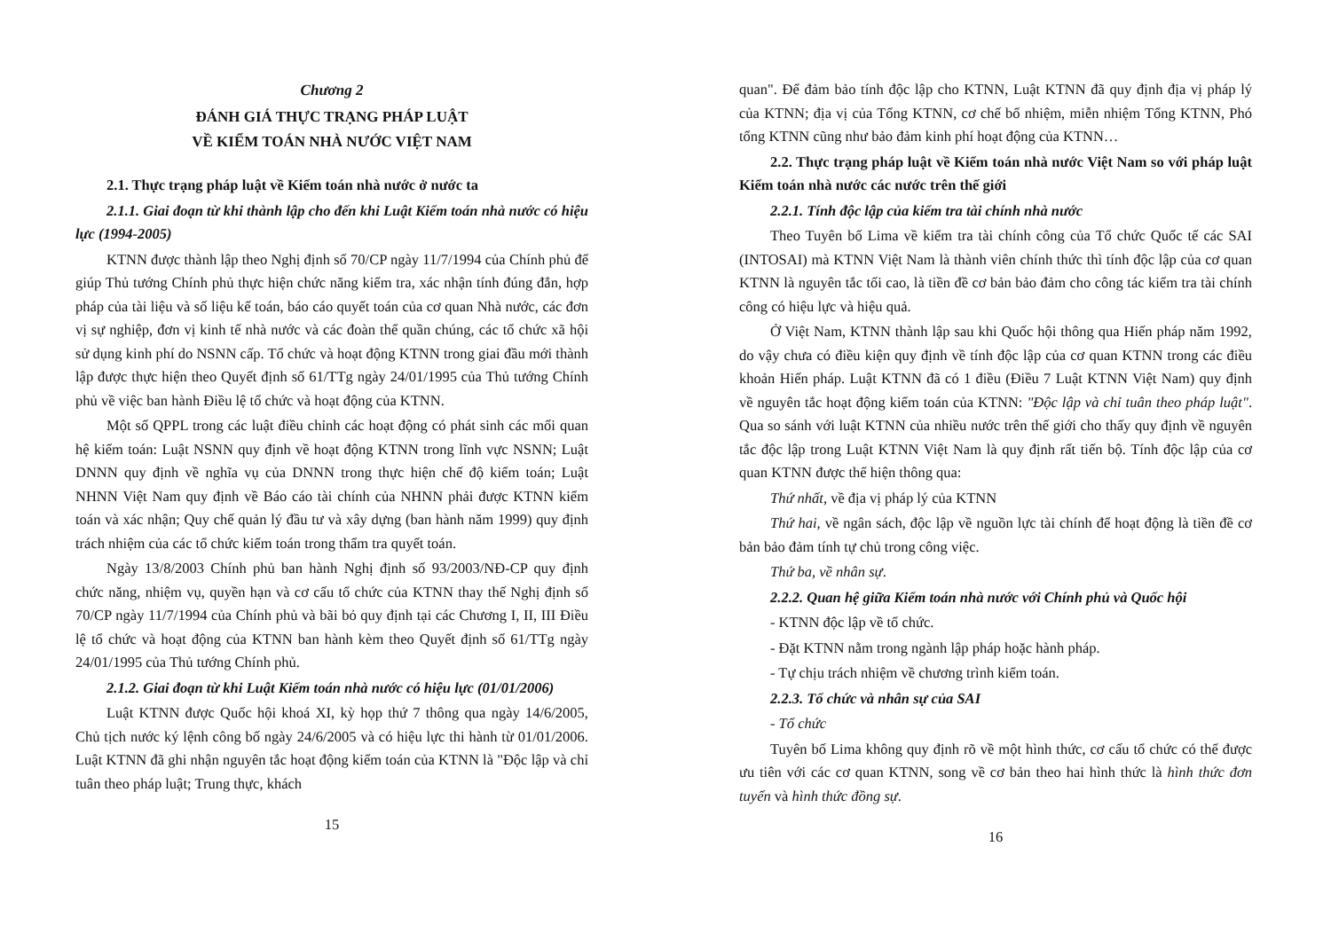Chương 2
ĐÁNH GIÁ THỰC TRẠNG PHÁP LUẬT
VỀ KIỂM TOÁN NHÀ NƯỚC VIỆT NAM
2.1. Thực trạng pháp luật về Kiểm toán nhà nước ở nước ta
2.1.1. Giai đoạn từ khi thành lập cho đến khi Luật Kiểm toán nhà nước có hiệu lực (1994-2005)
KTNN được thành lập theo Nghị định số 70/CP ngày 11/7/1994 của Chính phủ để giúp Thủ tướng Chính phủ thực hiện chức năng kiểm tra, xác nhận tính đúng đắn, hợp pháp của tài liệu và số liệu kế toán, báo cáo quyết toán của cơ quan Nhà nước, các đơn vị sự nghiệp, đơn vị kinh tế nhà nước và các đoàn thể quần chúng, các tổ chức xã hội sử dụng kinh phí do NSNN cấp. Tổ chức và hoạt động KTNN trong giai đầu mới thành lập được thực hiện theo Quyết định số 61/TTg ngày 24/01/1995 của Thủ tướng Chính phủ về việc ban hành Điều lệ tổ chức và hoạt động của KTNN.
Một số QPPL trong các luật điều chỉnh các hoạt động có phát sinh các mối quan hệ kiểm toán: Luật NSNN quy định về hoạt động KTNN trong lĩnh vực NSNN; Luật DNNN quy định về nghĩa vụ của DNNN trong thực hiện chế độ kiểm toán; Luật NHNN Việt Nam quy định về Báo cáo tài chính của NHNN phải được KTNN kiểm toán và xác nhận; Quy chế quản lý đầu tư và xây dựng (ban hành năm 1999) quy định trách nhiệm của các tổ chức kiểm toán trong thẩm tra quyết toán.
Ngày 13/8/2003 Chính phủ ban hành Nghị định số 93/2003/NĐ-CP quy định chức năng, nhiệm vụ, quyền hạn và cơ cấu tổ chức của KTNN thay thế Nghị định số 70/CP ngày 11/7/1994 của Chính phủ và bãi bỏ quy định tại các Chương I, II, III Điều lệ tổ chức và hoạt động của KTNN ban hành kèm theo Quyết định số 61/TTg ngày 24/01/1995 của Thủ tướng Chính phủ.
2.1.2. Giai đoạn từ khi Luật Kiểm toán nhà nước có hiệu lực (01/01/2006)
Luật KTNN được Quốc hội khoá XI, kỳ họp thứ 7 thông qua ngày 14/6/2005, Chủ tịch nước ký lệnh công bố ngày 24/6/2005 và có hiệu lực thi hành từ 01/01/2006. Luật KTNN đã ghi nhận nguyên tắc hoạt động kiểm toán của KTNN là "Độc lập và chỉ tuân theo pháp luật; Trung thực, khách
15
quan". Để đảm bảo tính độc lập cho KTNN, Luật KTNN đã quy định địa vị pháp lý của KTNN; địa vị của Tổng KTNN, cơ chế bổ nhiệm, miễn nhiệm Tổng KTNN, Phó tổng KTNN cũng như bảo đảm kinh phí hoạt động của KTNN…
2.2. Thực trạng pháp luật về Kiểm toán nhà nước Việt Nam so với pháp luật Kiểm toán nhà nước các nước trên thế giới
2.2.1. Tính độc lập của kiểm tra tài chính nhà nước
Theo Tuyên bố Lima về kiểm tra tài chính công của Tổ chức Quốc tế các SAI (INTOSAI) mà KTNN Việt Nam là thành viên chính thức thì tính độc lập của cơ quan KTNN là nguyên tắc tối cao, là tiền đề cơ bản bảo đảm cho công tác kiểm tra tài chính công có hiệu lực và hiệu quả.
Ở Việt Nam, KTNN thành lập sau khi Quốc hội thông qua Hiến pháp năm 1992, do vậy chưa có điều kiện quy định về tính độc lập của cơ quan KTNN trong các điều khoản Hiến pháp. Luật KTNN đã có 1 điều (Điều 7 Luật KTNN Việt Nam) quy định về nguyên tắc hoạt động kiểm toán của KTNN: "Độc lập và chỉ tuân theo pháp luật". Qua so sánh với luật KTNN của nhiều nước trên thế giới cho thấy quy định về nguyên tắc độc lập trong Luật KTNN Việt Nam là quy định rất tiến bộ. Tính độc lập của cơ quan KTNN được thể hiện thông qua:
Thứ nhất, về địa vị pháp lý của KTNN
Thứ hai, về ngân sách, độc lập về nguồn lực tài chính để hoạt động là tiền đề cơ bản bảo đảm tính tự chủ trong công việc.
Thứ ba, về nhân sự.
2.2.2. Quan hệ giữa Kiểm toán nhà nước với Chính phủ và Quốc hội
- KTNN độc lập về tổ chức.
- Đặt KTNN nằm trong ngành lập pháp hoặc hành pháp.
- Tự chịu trách nhiệm về chương trình kiểm toán.
2.2.3. Tổ chức và nhân sự của SAI
- Tổ chức
Tuyên bố Lima không quy định rõ về một hình thức, cơ cấu tổ chức có thể được ưu tiên với các cơ quan KTNN, song về cơ bản theo hai hình thức là hình thức đơn tuyến và hình thức đồng sự.
16